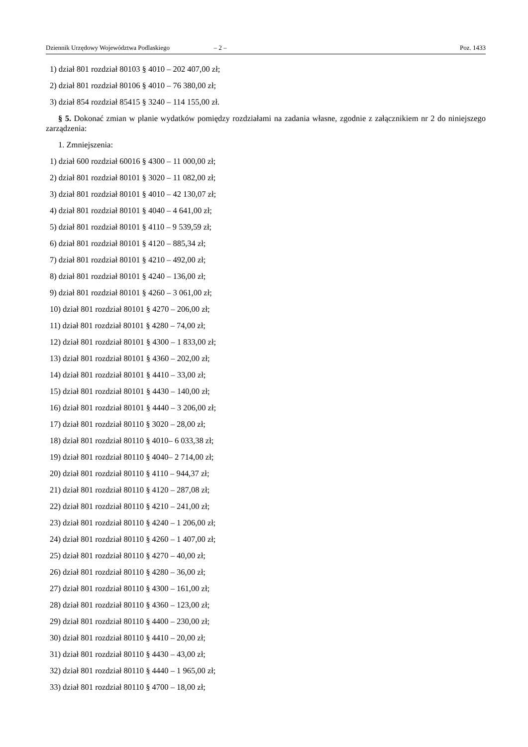Dziennik Urzędowy Województwa Podlaskiego – 2 – Poz. 1433
1) dział 801 rozdział 80103 § 4010 – 202 407,00 zł;
2) dział 801 rozdział 80106 § 4010 – 76 380,00 zł;
3) dział 854 rozdział 85415 § 3240 – 114 155,00 zł.
§ 5. Dokonać zmian w planie wydatków pomiędzy rozdziałami na zadania własne, zgodnie z załącznikiem nr 2 do niniejszego zarządzenia:
1. Zmniejszenia:
1) dział 600 rozdział 60016 § 4300 – 11 000,00 zł;
2) dział 801 rozdział 80101 § 3020 – 11 082,00 zł;
3) dział 801 rozdział 80101 § 4010 – 42 130,07 zł;
4) dział 801 rozdział 80101 § 4040 – 4 641,00 zł;
5) dział 801 rozdział 80101 § 4110 – 9 539,59 zł;
6) dział 801 rozdział 80101 § 4120 – 885,34 zł;
7) dział 801 rozdział 80101 § 4210 – 492,00 zł;
8) dział 801 rozdział 80101 § 4240 – 136,00 zł;
9) dział 801 rozdział 80101 § 4260 – 3 061,00 zł;
10) dział 801 rozdział 80101 § 4270 – 206,00 zł;
11) dział 801 rozdział 80101 § 4280 – 74,00 zł;
12) dział 801 rozdział 80101 § 4300 – 1 833,00 zł;
13) dział 801 rozdział 80101 § 4360 – 202,00 zł;
14) dział 801 rozdział 80101 § 4410 – 33,00 zł;
15) dział 801 rozdział 80101 § 4430 – 140,00 zł;
16) dział 801 rozdział 80101 § 4440 – 3 206,00 zł;
17) dział 801 rozdział 80110 § 3020 – 28,00 zł;
18) dział 801 rozdział 80110 § 4010– 6 033,38 zł;
19) dział 801 rozdział 80110 § 4040– 2 714,00 zł;
20) dział 801 rozdział 80110 § 4110 – 944,37 zł;
21) dział 801 rozdział 80110 § 4120 – 287,08 zł;
22) dział 801 rozdział 80110 § 4210 – 241,00 zł;
23) dział 801 rozdział 80110 § 4240 – 1 206,00 zł;
24) dział 801 rozdział 80110 § 4260 – 1 407,00 zł;
25) dział 801 rozdział 80110 § 4270 – 40,00 zł;
26) dział 801 rozdział 80110 § 4280 – 36,00 zł;
27) dział 801 rozdział 80110 § 4300 – 161,00 zł;
28) dział 801 rozdział 80110 § 4360 – 123,00 zł;
29) dział 801 rozdział 80110 § 4400 – 230,00 zł;
30) dział 801 rozdział 80110 § 4410 – 20,00 zł;
31) dział 801 rozdział 80110 § 4430 – 43,00 zł;
32) dział 801 rozdział 80110 § 4440 – 1 965,00 zł;
33) dział 801 rozdział 80110 § 4700 – 18,00 zł;